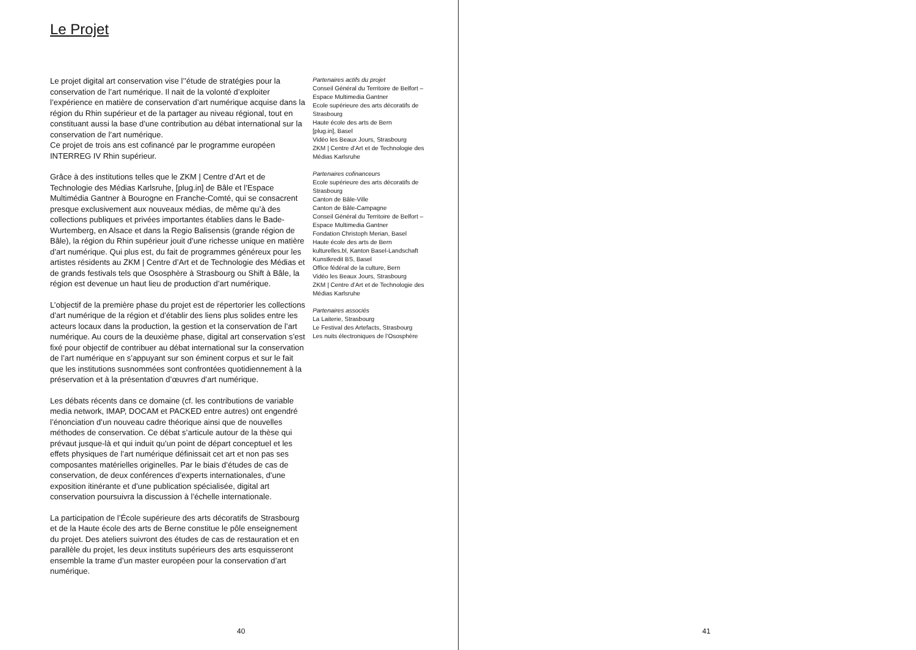Le Projet
Le projet digital art conservation vise l’’étude de stratégies pour la conservation de l’art numérique. Il nait de la volonté d’exploiter l’expérience en matière de conservation d’art numérique acquise dans la région du Rhin supérieur et de la partager au niveau régional, tout en constituant aussi la base d’une contribution au débat international sur la conservation de l’art numérique.
Ce projet de trois ans est cofinancé par le programme européen INTERREG IV Rhin supérieur.
Grâce à des institutions telles que le ZKM | Centre d’Art et de Technologie des Médias Karlsruhe, [plug.in] de Bâle et l’Espace Multimédia Gantner à Bourogne en Franche-Comté, qui se consacrent presque exclusivement aux nouveaux médias, de même qu’à des collections publiques et privées importantes établies dans le Bade-Wurtemberg, en Alsace et dans la Regio Balisensis (grande région de Bâle), la région du Rhin supérieur jouit d’une richesse unique en matière d’art numérique. Qui plus est, du fait de programmes généreux pour les artistes résidents au ZKM | Centre d’Art et de Technologie des Médias et de grands festivals tels que Ososphère à Strasbourg ou Shift à Bâle, la région est devenue un haut lieu de production d’art numérique.
L’objectif de la première phase du projet est de répertorier les collections d’art numérique de la région et d’établir des liens plus solides entre les acteurs locaux dans la production, la gestion et la conservation de l’art numérique. Au cours de la deuxième phase, digital art conservation s’est fixé pour objectif de contribuer au débat international sur la conservation de l’art numérique en s’appuyant sur son éminent corpus et sur le fait que les institutions susnommées sont confrontées quotidiennement à la préservation et à la présentation d’œuvres d’art numérique.
Les débats récents dans ce domaine (cf. les contributions de variable media network, IMAP, DOCAM et PACKED entre autres) ont engendré l’énonciation d’un nouveau cadre théorique ainsi que de nouvelles méthodes de conservation. Ce débat s’articule autour de la thèse qui prévaut jusque-là et qui induit qu’un point de départ conceptuel et les effets physiques de l’art numérique définissait cet art et non pas ses composantes matérielles originelles. Par le biais d’études de cas de conservation, de deux conférences d’experts internationales, d’une exposition itinérante et d’une publication spécialisée, digital art conservation poursuivra la discussion à l’échelle internationale.
La participation de l’École supérieure des arts décoratifs de Strasbourg et de la Haute école des arts de Berne constitue le pôle enseignement du projet. Des ateliers suivront des études de cas de restauration et en parallèle du projet, les deux instituts supérieurs des arts esquisseront ensemble la trame d’un master européen pour la conservation d’art numérique.
Partenaires actifs du projet
Conseil Général du Territoire de Belfort – Espace Multimedia Gantner
Ecole supérieure des arts décoratifs de Strasbourg
Haute école des arts de Bern
[plug.in], Basel
Vidéo les Beaux Jours, Strasbourg
ZKM | Centre d’Art et de Technologie des Médias Karlsruhe
Partenaires cofinanceurs
Ecole supérieure des arts décoratifs de Strasbourg
Canton de Bâle-Ville
Canton de Bâle-Campagne
Conseil Général du Territoire de Belfort – Espace Multimedia Gantner
Fondation Christoph Merian, Basel
Haute école des arts de Bern
kulturelles.bl, Kanton Basel-Landschaft
Kunstkredit BS, Basel
Office fédéral de la culture, Bern
Vidéo les Beaux Jours, Strasbourg
ZKM | Centre d’Art et de Technologie des Médias Karlsruhe
Partenaires associés
La Laiterie, Strasbourg
Le Festival des Artefacts, Strasbourg
Les nuits électroniques de l’Ososphère
40 41